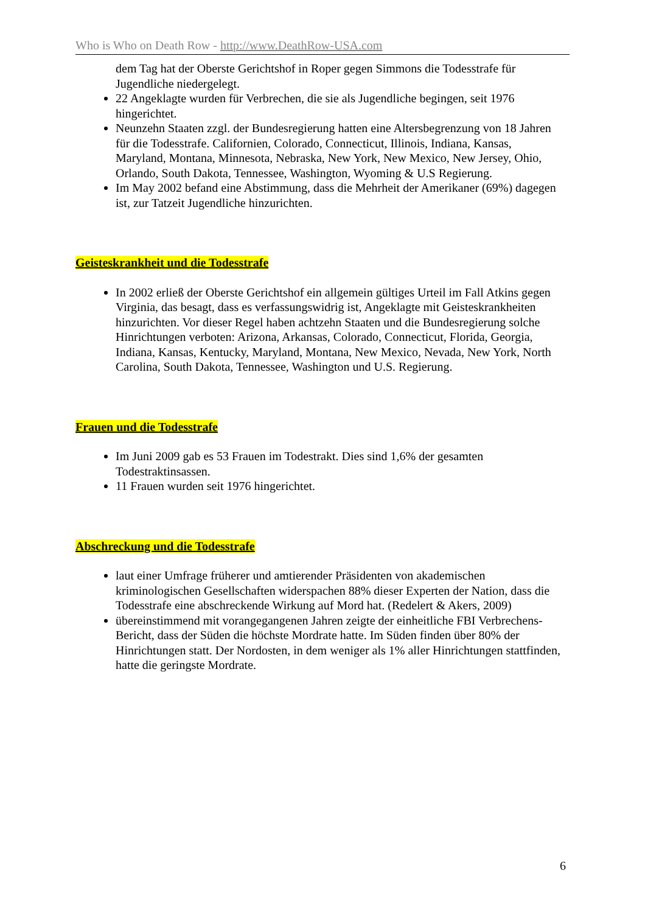Who is Who on Death Row - http://www.DeathRow-USA.com
dem Tag hat der Oberste Gerichtshof in Roper gegen Simmons die Todesstrafe für Jugendliche niedergelegt.
22 Angeklagte wurden für Verbrechen, die sie als Jugendliche begingen, seit 1976 hingerichtet.
Neunzehn Staaten zzgl. der Bundesregierung hatten eine Altersbegrenzung von 18 Jahren für die Todesstrafe. Californien, Colorado, Connecticut, Illinois, Indiana, Kansas, Maryland, Montana, Minnesota, Nebraska, New York, New Mexico, New Jersey, Ohio, Orlando, South Dakota, Tennessee, Washington, Wyoming & U.S Regierung.
Im May 2002 befand eine Abstimmung, dass die Mehrheit der Amerikaner (69%) dagegen ist, zur Tatzeit Jugendliche hinzurichten.
Geisteskrankheit und die Todesstrafe
In 2002 erließ der Oberste Gerichtshof ein allgemein gültiges Urteil im Fall Atkins gegen Virginia, das besagt, dass es verfassungswidrig ist, Angeklagte mit Geisteskrankheiten hinzurichten. Vor dieser Regel haben achtzehn Staaten und die Bundesregierung solche Hinrichtungen verboten: Arizona, Arkansas, Colorado, Connecticut, Florida, Georgia, Indiana, Kansas, Kentucky, Maryland, Montana, New Mexico, Nevada, New York, North Carolina, South Dakota, Tennessee, Washington und U.S. Regierung.
Frauen und die Todesstrafe
Im Juni 2009 gab es 53 Frauen im Todestrakt. Dies sind 1,6% der gesamten Todestraktinsassen.
11 Frauen wurden seit 1976 hingerichtet.
Abschreckung und die Todesstrafe
laut einer Umfrage früherer und amtierender Präsidenten von akademischen kriminologischen Gesellschaften widerspachen 88% dieser Experten der Nation, dass die Todesstrafe eine abschreckende Wirkung auf Mord hat. (Redelert & Akers, 2009)
übereinstimmend mit vorangegangenen Jahren zeigte der einheitliche FBI Verbrechens-Bericht, dass der Süden die höchste Mordrate hatte. Im Süden finden über 80% der Hinrichtungen statt. Der Nordosten, in dem weniger als 1% aller Hinrichtungen stattfinden, hatte die geringste Mordrate.
6